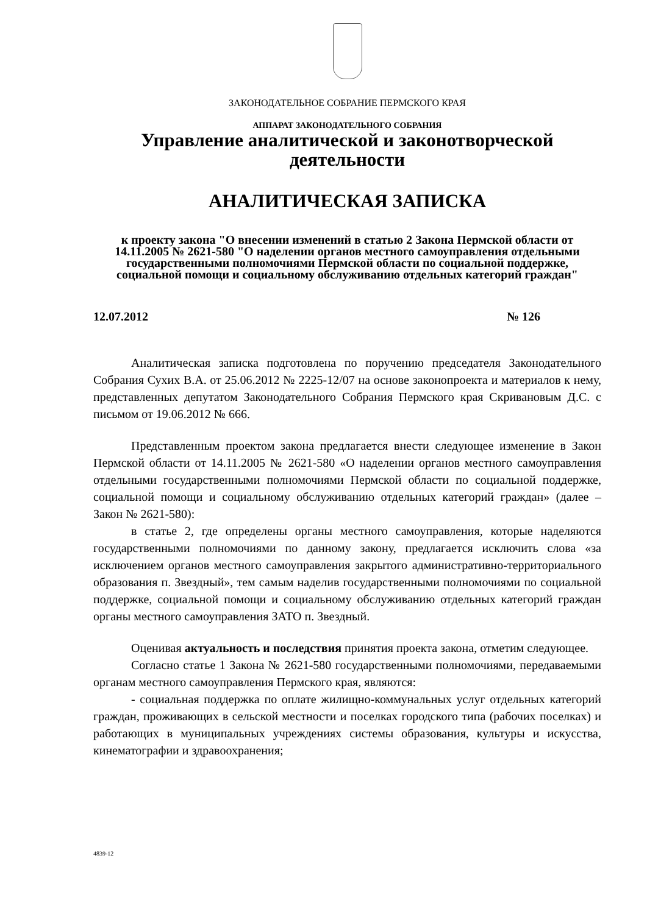ЗАКОНОДАТЕЛЬНОЕ СОБРАНИЕ ПЕРМСКОГО КРАЯ
АППАРАТ ЗАКОНОДАТЕЛЬНОГО СОБРАНИЯ
Управление аналитической и законотворческой деятельности
АНАЛИТИЧЕСКАЯ ЗАПИСКА
к проекту закона "О внесении изменений в статью 2 Закона Пермской области от 14.11.2005 № 2621-580 "О наделении органов местного самоуправления отдельными государственными полномочиями Пермской области по социальной поддержке, социальной помощи и социальному обслуживанию отдельных категорий граждан"
12.07.2012 № 126
Аналитическая записка подготовлена по поручению председателя Законодательного Собрания Сухих В.А. от 25.06.2012 № 2225-12/07 на основе законопроекта и материалов к нему, представленных депутатом Законодательного Собрания Пермского края Скривановым Д.С. с письмом от 19.06.2012 № 666.
Представленным проектом закона предлагается внести следующее изменение в Закон Пермской области от 14.11.2005 № 2621-580 «О наделении органов местного самоуправления отдельными государственными полномочиями Пермской области по социальной поддержке, социальной помощи и социальному обслуживанию отдельных категорий граждан» (далее – Закон № 2621-580):
в статье 2, где определены органы местного самоуправления, которые наделяются государственными полномочиями по данному закону, предлагается исключить слова «за исключением органов местного самоуправления закрытого административно-территориального образования п. Звездный», тем самым наделив государственными полномочиями по социальной поддержке, социальной помощи и социальному обслуживанию отдельных категорий граждан органы местного самоуправления ЗАТО п. Звездный.
Оценивая актуальность и последствия принятия проекта закона, отметим следующее.
Согласно статье 1 Закона № 2621-580 государственными полномочиями, передаваемыми органам местного самоуправления Пермского края, являются:
- социальная поддержка по оплате жилищно-коммунальных услуг отдельных категорий граждан, проживающих в сельской местности и поселках городского типа (рабочих поселках) и работающих в муниципальных учреждениях системы образования, культуры и искусства, кинематографии и здравоохранения;
4839-12